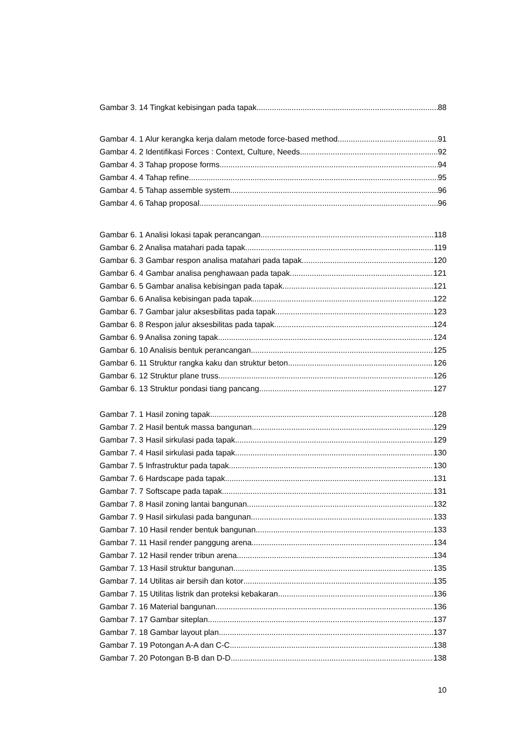Gambar 3. 14 Tingkat kebisingan pada tapak 88
Gambar 4. 1 Alur kerangka kerja dalam metode force-based method 91
Gambar 4. 2 Identifikasi Forces : Context, Culture, Needs 92
Gambar 4. 3 Tahap propose forms 94
Gambar 4. 4 Tahap refine 95
Gambar 4. 5 Tahap assemble system 96
Gambar 4. 6 Tahap proposal 96
Gambar 6. 1 Analisi lokasi tapak perancangan 118
Gambar 6. 2 Analisa matahari pada tapak 119
Gambar 6. 3 Gambar respon analisa matahari pada tapak 120
Gambar 6. 4 Gambar analisa penghawaan pada tapak 121
Gambar 6. 5 Gambar analisa kebisingan pada tapak 121
Gambar 6. 6 Analisa kebisingan pada tapak 122
Gambar 6. 7 Gambar jalur aksesbilitas pada tapak 123
Gambar 6. 8 Respon jalur aksesbilitas pada tapak 124
Gambar 6. 9 Analisa zoning tapak 124
Gambar 6. 10 Analisis bentuk perancangan 125
Gambar 6. 11 Struktur rangka kaku dan struktur beton 126
Gambar 6. 12 Struktur plane truss 126
Gambar 6. 13 Struktur pondasi tiang pancang 127
Gambar 7. 1 Hasil zoning tapak 128
Gambar 7. 2 Hasil bentuk massa bangunan 129
Gambar 7. 3 Hasil sirkulasi pada tapak 129
Gambar 7. 4 Hasil sirkulasi pada tapak 130
Gambar 7. 5 Infrastruktur pada tapak 130
Gambar 7. 6 Hardscape pada tapak 131
Gambar 7. 7 Softscape pada tapak 131
Gambar 7. 8 Hasil zoning lantai bangunan 132
Gambar 7. 9 Hasil sirkulasi pada bangunan 133
Gambar 7. 10 Hasil render bentuk bangunan 133
Gambar 7. 11 Hasil render panggung arena 134
Gambar 7. 12 Hasil render tribun arena 134
Gambar 7. 13 Hasil struktur bangunan 135
Gambar 7. 14 Utilitas air bersih dan kotor 135
Gambar 7. 15 Utilitas listrik dan proteksi kebakaran 136
Gambar 7. 16 Material bangunan 136
Gambar 7. 17 Gambar siteplan 137
Gambar 7. 18 Gambar layout plan 137
Gambar 7. 19 Potongan A-A dan C-C 138
Gambar 7. 20 Potongan B-B dan D-D 138
10